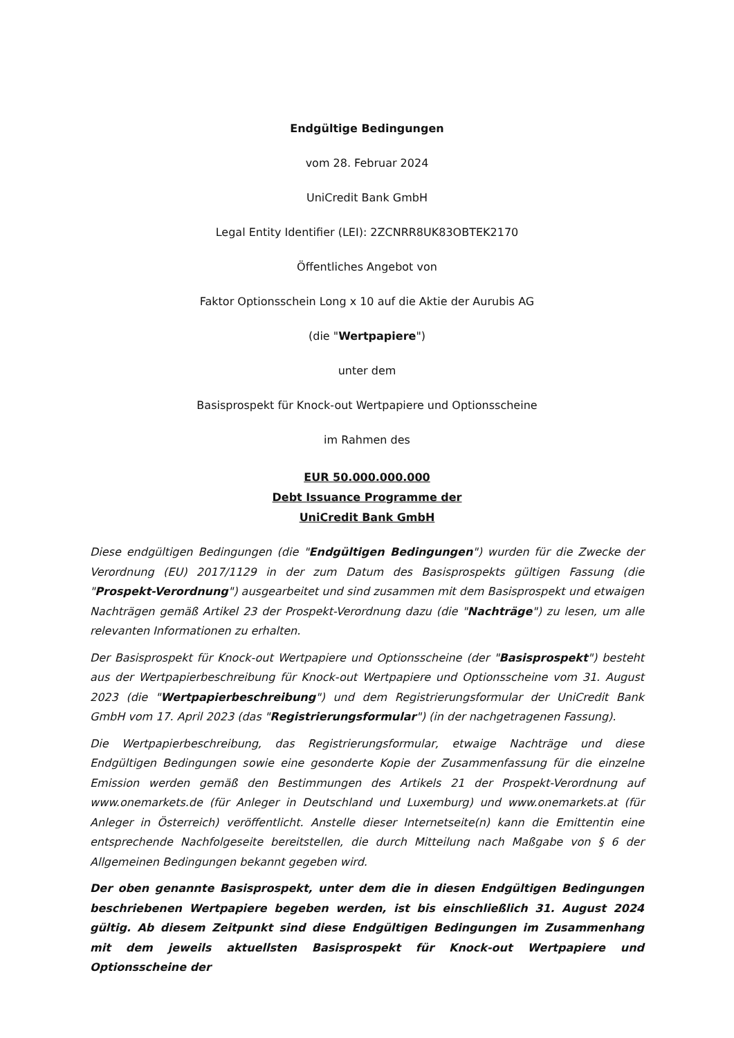Endgültige Bedingungen
vom 28. Februar 2024
UniCredit Bank GmbH
Legal Entity Identifier (LEI): 2ZCNRR8UK83OBTEK2170
Öffentliches Angebot von
Faktor Optionsschein Long x 10 auf die Aktie der Aurubis AG
(die "Wertpapiere")
unter dem
Basisprospekt für Knock-out Wertpapiere und Optionsscheine
im Rahmen des
EUR 50.000.000.000
Debt Issuance Programme der
UniCredit Bank GmbH
Diese endgültigen Bedingungen (die "Endgültigen Bedingungen") wurden für die Zwecke der Verordnung (EU) 2017/1129 in der zum Datum des Basisprospekts gültigen Fassung (die "Prospekt-Verordnung") ausgearbeitet und sind zusammen mit dem Basisprospekt und etwaigen Nachträgen gemäß Artikel 23 der Prospekt-Verordnung dazu (die "Nachträge") zu lesen, um alle relevanten Informationen zu erhalten.
Der Basisprospekt für Knock-out Wertpapiere und Optionsscheine (der "Basisprospekt") besteht aus der Wertpapierbeschreibung für Knock-out Wertpapiere und Optionsscheine vom 31. August 2023 (die "Wertpapierbeschreibung") und dem Registrierungsformular der UniCredit Bank GmbH vom 17. April 2023 (das "Registrierungsformular") (in der nachgetragenen Fassung).
Die Wertpapierbeschreibung, das Registrierungsformular, etwaige Nachträge und diese Endgültigen Bedingungen sowie eine gesonderte Kopie der Zusammenfassung für die einzelne Emission werden gemäß den Bestimmungen des Artikels 21 der Prospekt-Verordnung auf www.onemarkets.de (für Anleger in Deutschland und Luxemburg) und www.onemarkets.at (für Anleger in Österreich) veröffentlicht. Anstelle dieser Internetseite(n) kann die Emittentin eine entsprechende Nachfolgeseite bereitstellen, die durch Mitteilung nach Maßgabe von § 6 der Allgemeinen Bedingungen bekannt gegeben wird.
Der oben genannte Basisprospekt, unter dem die in diesen Endgültigen Bedingungen beschriebenen Wertpapiere begeben werden, ist bis einschließlich 31. August 2024 gültig. Ab diesem Zeitpunkt sind diese Endgültigen Bedingungen im Zusammenhang mit dem jeweils aktuellsten Basisprospekt für Knock-out Wertpapiere und Optionsscheine der